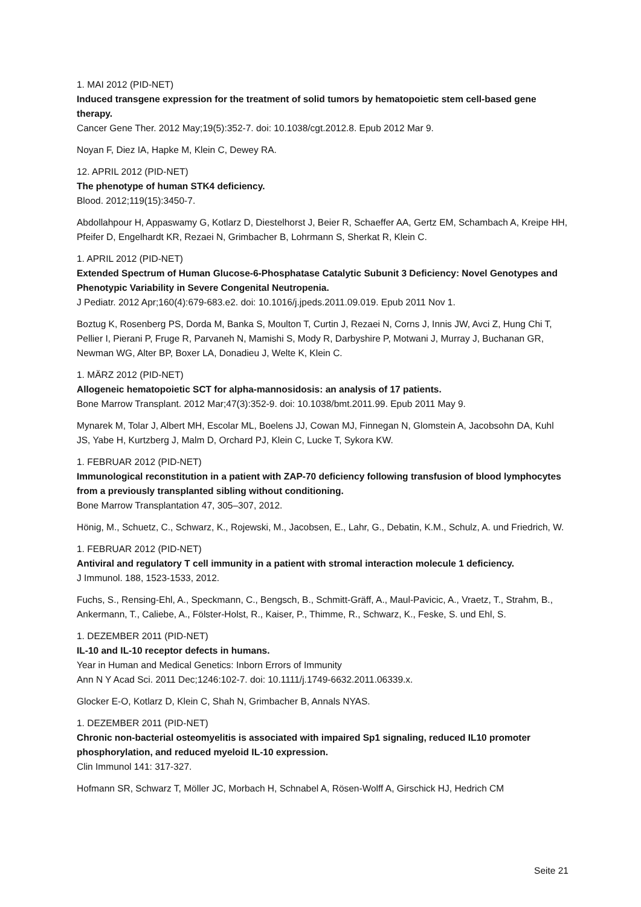1. MAI 2012 (PID-NET)
Induced transgene expression for the treatment of solid tumors by hematopoietic stem cell-based gene therapy.
Cancer Gene Ther. 2012 May;19(5):352-7. doi: 10.1038/cgt.2012.8. Epub 2012 Mar 9.
Noyan F, Diez IA, Hapke M, Klein C, Dewey RA.
12. APRIL 2012 (PID-NET)
The phenotype of human STK4 deficiency.
Blood. 2012;119(15):3450-7.
Abdollahpour H, Appaswamy G, Kotlarz D, Diestelhorst J, Beier R, Schaeffer AA, Gertz EM, Schambach A, Kreipe HH, Pfeifer D, Engelhardt KR, Rezaei N, Grimbacher B, Lohrmann S, Sherkat R, Klein C.
1. APRIL 2012 (PID-NET)
Extended Spectrum of Human Glucose-6-Phosphatase Catalytic Subunit 3 Deficiency: Novel Genotypes and Phenotypic Variability in Severe Congenital Neutropenia.
J Pediatr. 2012 Apr;160(4):679-683.e2. doi: 10.1016/j.jpeds.2011.09.019. Epub 2011 Nov 1.
Boztug K, Rosenberg PS, Dorda M, Banka S, Moulton T, Curtin J, Rezaei N, Corns J, Innis JW, Avci Z, Hung Chi T, Pellier I, Pierani P, Fruge R, Parvaneh N, Mamishi S, Mody R, Darbyshire P, Motwani J, Murray J, Buchanan GR, Newman WG, Alter BP, Boxer LA, Donadieu J, Welte K, Klein C.
1. MÄRZ 2012 (PID-NET)
Allogeneic hematopoietic SCT for alpha-mannosidosis: an analysis of 17 patients.
Bone Marrow Transplant. 2012 Mar;47(3):352-9. doi: 10.1038/bmt.2011.99. Epub 2011 May 9.
Mynarek M, Tolar J, Albert MH, Escolar ML, Boelens JJ, Cowan MJ, Finnegan N, Glomstein A, Jacobsohn DA, Kuhl JS, Yabe H, Kurtzberg J, Malm D, Orchard PJ, Klein C, Lucke T, Sykora KW.
1. FEBRUAR 2012 (PID-NET)
Immunological reconstitution in a patient with ZAP-70 deficiency following transfusion of blood lymphocytes from a previously transplanted sibling without conditioning.
Bone Marrow Transplantation 47, 305–307, 2012.
Hönig, M., Schuetz, C., Schwarz, K., Rojewski, M., Jacobsen, E., Lahr, G., Debatin, K.M., Schulz, A. und Friedrich, W.
1. FEBRUAR 2012 (PID-NET)
Antiviral and regulatory T cell immunity in a patient with stromal interaction molecule 1 deficiency.
J Immunol. 188, 1523-1533, 2012.
Fuchs, S., Rensing-Ehl, A., Speckmann, C., Bengsch, B., Schmitt-Gräff, A., Maul-Pavicic, A., Vraetz, T., Strahm, B., Ankermann, T., Caliebe, A., Fölster-Holst, R., Kaiser, P., Thimme, R., Schwarz, K., Feske, S. und Ehl, S.
1. DEZEMBER 2011 (PID-NET)
IL-10 and IL-10 receptor defects in humans.
Year in Human and Medical Genetics: Inborn Errors of Immunity
Ann N Y Acad Sci. 2011 Dec;1246:102-7. doi: 10.1111/j.1749-6632.2011.06339.x.
Glocker E-O, Kotlarz D, Klein C, Shah N, Grimbacher B, Annals NYAS.
1. DEZEMBER 2011 (PID-NET)
Chronic non-bacterial osteomyelitis is associated with impaired Sp1 signaling, reduced IL10 promoter phosphorylation, and reduced myeloid IL-10 expression.
Clin Immunol 141: 317-327.
Hofmann SR, Schwarz T, Möller JC, Morbach H, Schnabel A, Rösen-Wolff A, Girschick HJ, Hedrich CM
Seite 21